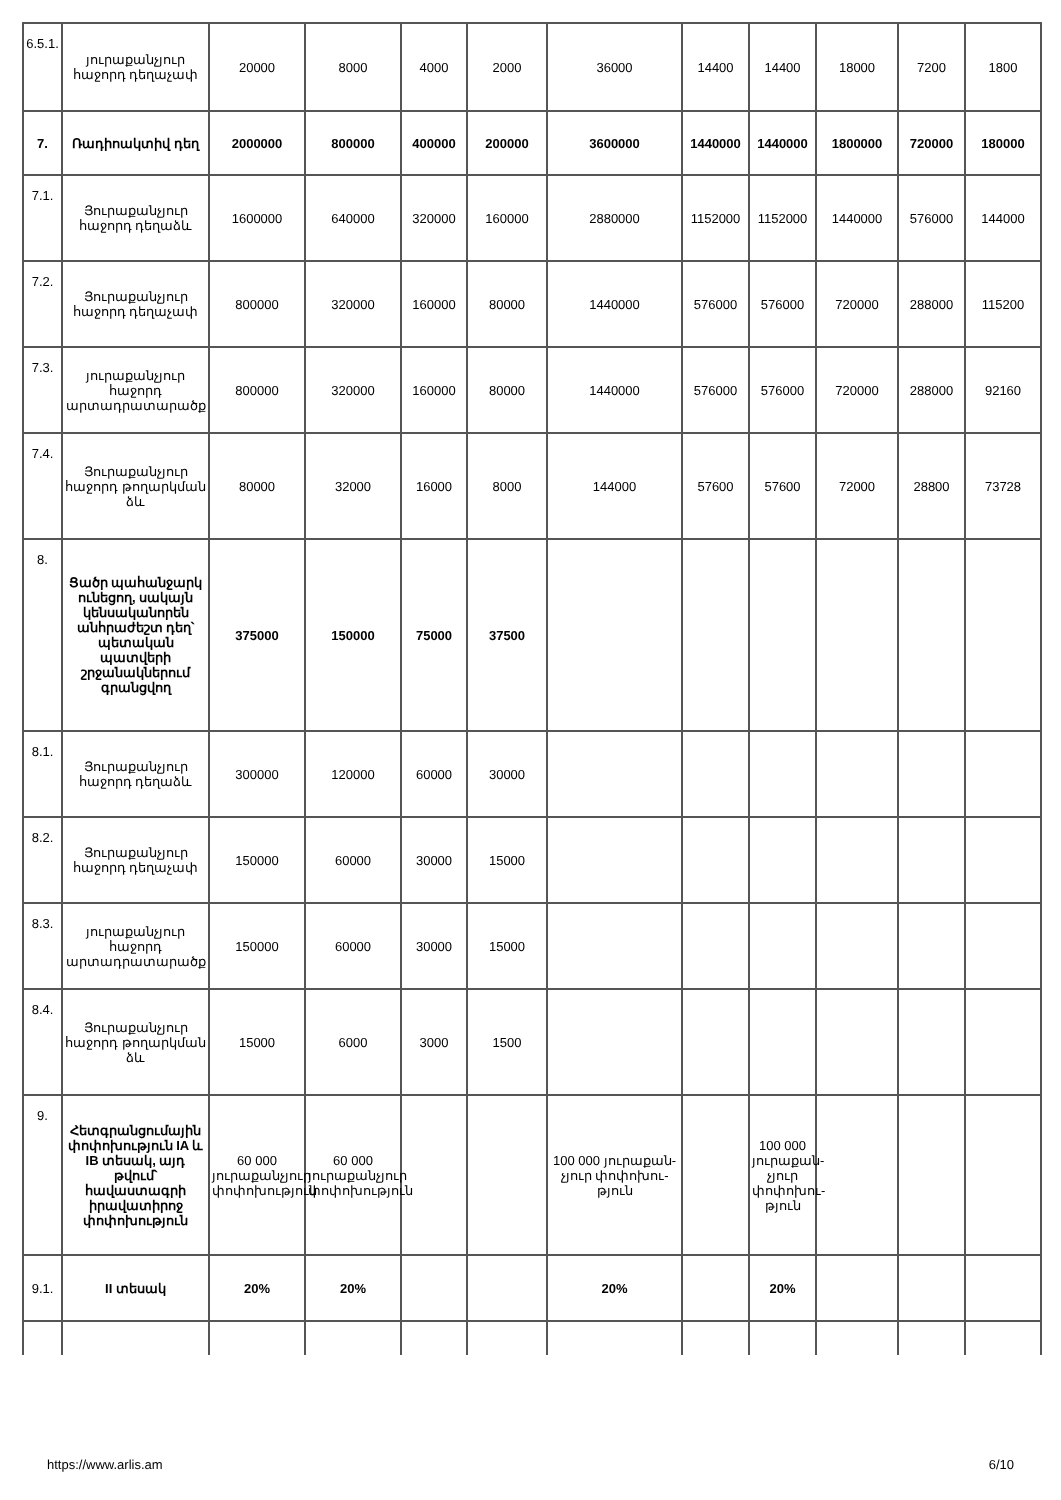| 6.5.1. | յուրաքանչյուր հաջորդ դեղաչափ | 20000 | 8000 | 4000 | 2000 | 36000 | 14400 | 14400 | 18000 | 7200 | 1800 |
| 7. | Ռադիոակտիվ դեղ | 2000000 | 800000 | 400000 | 200000 | 3600000 | 1440000 | 1440000 | 1800000 | 720000 | 180000 |
| 7.1. | Յուրաքանչյուր հաջորդ դեղաձև | 1600000 | 640000 | 320000 | 160000 | 2880000 | 1152000 | 1152000 | 1440000 | 576000 | 144000 |
| 7.2. | Յուրաքանչյուր հաջորդ դեղաչափ | 800000 | 320000 | 160000 | 80000 | 1440000 | 576000 | 576000 | 720000 | 288000 | 115200 |
| 7.3. | յուրաքանչյուր հաջորդ արտադրատարածք | 800000 | 320000 | 160000 | 80000 | 1440000 | 576000 | 576000 | 720000 | 288000 | 92160 |
| 7.4. | Յուրաքանչյուր հաջորդ թողարկման ձև | 80000 | 32000 | 16000 | 8000 | 144000 | 57600 | 57600 | 72000 | 28800 | 73728 |
| 8. | Ցածր պահանջարկ ունեցող, սակայն կենսականորեն անհրաժեշտ դեղ՝ պետական պատվերի շրջանակներում գրանցվող | 375000 | 150000 | 75000 | 37500 | | | | | | |
| 8.1. | Յուրաքանչյուր հաջորդ դեղաձև | 300000 | 120000 | 60000 | 30000 | | | | | | |
| 8.2. | Յուրաքանչյուր հաջորդ դեղաչափ | 150000 | 60000 | 30000 | 15000 | | | | | | |
| 8.3. | յուրաքանչյուր հաջորդ արտադրատարածք | 150000 | 60000 | 30000 | 15000 | | | | | | |
| 8.4. | Յուրաքանչյուր հաջորդ թողարկման ձև | 15000 | 6000 | 3000 | 1500 | | | | | | |
| 9. | Հետգրանցումային փոփոխություն IA և IB տեսակ, այդ թվում՝ հավաստագրի իրավատիրոջ փոփոխություն | 60 000 յուրաքանչյուր փոփոխություն | 60 000 յուրաքանչյուր փոփոխություն | | | 100 000 յուրաքան-չյուր փոփոխու-թյուն | | 100 000 յուրաքան-չյուր փոփոխու-թյուն | | | |
| 9.1. | II տեսակ | 20% | 20% | | | 20% | | 20% | | | |
https://www.arlis.am 6/10